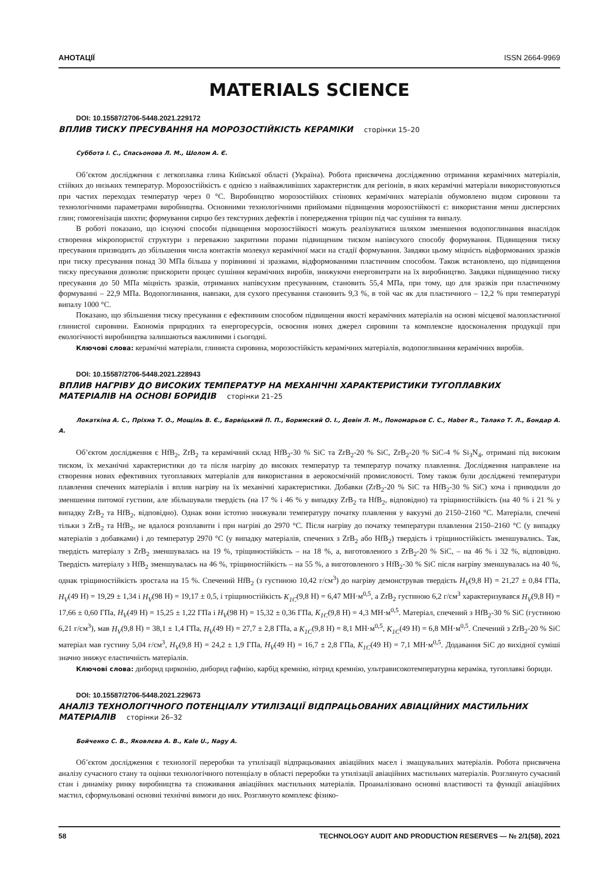АНОТАЦІЇ ISSN 2664-9969
MATERIALS SCIENCE
DOI: 10.15587/2706-5448.2021.229172
ВПЛИВ ТИСКУ ПРЕСУВАННЯ НА МОРОЗОСТІЙКІСТЬ КЕРАМІКИ сторінки 15–20
Суббота І. С., Спасьонова Л. М., Шолом А. Є.
Об’єктом дослідження є легкоплавка глина Київської області (Україна). Робота присвячена дослідженню отримання керамічних матеріалів, стійких до низьких температур. Морозостійкість є однією з найважливіших характеристик для регіонів, в яких керамічні матеріали використовуються при частих переходах температур через 0 °С. Виробництво морозостійких стінових керамічних матеріалів обумовлено видом сировини та технологічними параметрами виробництва. Основними технологічними прийомами підвищення морозостійкості є: використання менш дисперсних глин; гомогенізація шихти; формування сирцю без текстурних дефектів і попередження тріщин під час сушіння та випалу.
В роботі показано, що існуючі способи підвищення морозостійкості можуть реалізуватися шляхом зменшення водопоглинання внаслідок створення мікропористої структури з переважно закритими порами підвищеним тиском напівсухого способу формування. Підвищення тиску пресування призводить до збільшення числа контактів молекул керамічної маси на стадії формування. Завдяки цьому міцність відформованих зразків при тиску пресування понад 30 МПа більша у порівнянні зі зразками, відформованими пластичним способом. Також встановлено, що підвищення тиску пресування дозволяє прискорити процес сушіння керамічних виробів, знижуючи енерговитрати на їх виробництво. Завдяки підвищенню тиску пресування до 50 МПа міцність зразків, отриманих напівсухим пресуванням, становить 55,4 МПа, при тому, що для зразків при пластичному формуванні – 22,9 МПа. Водопоглинання, навпаки, для сухого пресування становить 9,3 %, в той час як для пластичного – 12,2 % при температурі випалу 1000 °С.
Показано, що збільшення тиску пресування є ефективним способом підвищення якості керамічних матеріалів на основі місцевої малопластичної глинистої сировини. Економія природних та енергоресурсів, освоєння нових джерел сировини та комплексне вдосконалення продукції при екологічності виробництва залишаються важливими і сьогодні.
Ключові слова: керамічні матеріали, глиниста сировина, морозостійкість керамічних матеріалів, водопоглинання керамічних виробів.
DOI: 10.15587/2706-5448.2021.228943
ВПЛИВ НАГРІВУ ДО ВИСОКИХ ТЕМПЕРАТУР НА МЕХАНІЧНІ ХАРАКТЕРИСТИКИ ТУГОПЛАВКИХ МАТЕРІАЛІВ НА ОСНОВІ БОРИДІВ сторінки 21–25
Локаткіна А. С., Пріхна Т. О., Мощіль В. Є., Барвіцький П. П., Боримский О. І., Девін Л. М., Пономарьов С. С., Haber R., Талако Т. Л., Бондар А. А.
Об’єктом дослідження є HfB<sub>2</sub>, ZrB<sub>2</sub> та керамічний склад HfB<sub>2</sub>-30 % SiC та ZrB<sub>2</sub>-20 % SiC, ZrB<sub>2</sub>-20 % SiC-4 % Si<sub>3</sub>N<sub>4</sub>, отримані під високим тиском, їх механічні характеристики до та після нагріву до високих температур та температур початку плавлення. Дослідження направлене на створення нових ефективних тугоплавких матеріалів для використання в аерокосмічній промисловості. Тому також були досліджені температури плавлення спечених матеріалів і вплив нагріву на їх механічні характеристики. Добавки (ZrB<sub>2</sub>-20 % SiC та HfB<sub>2</sub>-30 % SiC) хоча і приводили до зменшення питомої густини, але збільшували твердість (на 17 % і 46 % у випадку ZrB<sub>2</sub> та HfB<sub>2</sub>, відповідно) та тріщиностійкість (на 40 % і 21 % у випадку ZrB<sub>2</sub> та HfB<sub>2</sub>, відповідно). Однак вони істотно знижували температуру початку плавлення у вакуумі до 2150–2160 °С. Матеріали, спечені тільки з ZrB<sub>2</sub> та HfB<sub>2</sub>, не вдалося розплавити і при нагріві до 2970 °С. Після нагріву до початку температури плавлення 2150–2160 °С (у випадку матеріалів з добавками) і до температур 2970 °С (у випадку матеріалів, спечених з ZrB<sub>2</sub> або HfB<sub>2</sub>) твердість і тріщиностійкість зменшувались. Так, твердість матеріалу з ZrB<sub>2</sub> зменшувалась на 19 %, тріщиностійкість – на 18 %, а, виготовленого з ZrB<sub>2</sub>-20 % SiC, – на 46 % і 32 %, відповідно. Твердість матеріалу з HfB<sub>2</sub> зменшувалась на 46 %, тріщиностійкість – на 55 %, а виготовленого з HfB<sub>2</sub>-30 % SiC після нагріву зменшувалась на 40 %, однак тріщиностійкість зростала на 15 %. Спечений HfB<sub>2</sub> (з густиною 10,42 г/см<sup>3</sup>) до нагріву демонстрував твердість H<sub>V</sub>(9,8 Н) = 21,27 ± 0,84 ГПа, H<sub>V</sub>(49 Н) = 19,29 ± 1,34 і H<sub>V</sub>(98 Н) = 19,17 ± 0,5, і тріщиностійкість K<sub>1C</sub>(9,8 Н) = 6,47 МН·м<sup>0,5</sup>, а ZrB<sub>2</sub> густиною 6,2 г/см<sup>3</sup> характеризувався H<sub>V</sub>(9,8 Н) = 17,66 ± 0,60 ГПа, H<sub>V</sub>(49 Н) = 15,25 ± 1,22 ГПа і H<sub>V</sub>(98 Н) = 15,32 ± 0,36 ГПа, K<sub>1C</sub>(9,8 Н) = 4,3 МН·м<sup>0,5</sup>. Матеріал, спечений з HfB<sub>2</sub>-30 % SiC (густиною 6,21 г/см<sup>3</sup>), мав H<sub>V</sub>(9,8 Н) = 38,1 ± 1,4 ГПа, H<sub>V</sub>(49 Н) = 27,7 ± 2,8 ГПа, а K<sub>1C</sub>(9,8 Н) = 8,1 МН·м<sup>0,5</sup>, K<sub>1C</sub>(49 Н) = 6,8 МН·м<sup>0,5</sup>. Спечений з ZrB<sub>2</sub>-20 % SiC матеріал мав густину 5,04 г/см<sup>3</sup>, H<sub>V</sub>(9,8 Н) = 24,2 ± 1,9 ГПа, H<sub>V</sub>(49 Н) = 16,7 ± 2,8 ГПа, K<sub>1C</sub>(49 Н) = 7,1 МН·м<sup>0,5</sup>. Додавання SiC до вихідної суміші значно знижує еластичність матеріалів.
Ключові слова: диборид цирконію, диборид гафнію, карбід кремнію, нітрид кремнію, ультрависокотемпературна кераміка, тугоплавкі бориди.
DOI: 10.15587/2706-5448.2021.229673
АНАЛІЗ ТЕХНОЛОГІЧНОГО ПОТЕНЦІАЛУ УТИЛІЗАЦІЇ ВІДПРАЦЬОВАНИХ АВІАЦІЙНИХ МАСТИЛЬНИХ МАТЕРІАЛІВ сторінки 26–32
Бойченко С. В., Яковлєва А. В., Kale U., Nagy A.
Об’єктом дослідження є технології переробки та утилізації відпрацьованих авіаційних масел і змащувальних матеріалів. Робота присвячена аналізу сучасного стану та оцінки технологічного потенціалу в області переробки та утилізації авіаційних мастильних матеріалів. Розглянуто сучасний стан і динаміку ринку виробництва та споживання авіаційних мастильних матеріалів. Проаналізовано основні властивості та функції авіаційних мастил, сформульовані основні технічні вимоги до них. Розглянуто комплекс фізико-
58 TECHNOLOGY AUDIT AND PRODUCTION RESERVES — № 2/1(58), 2021